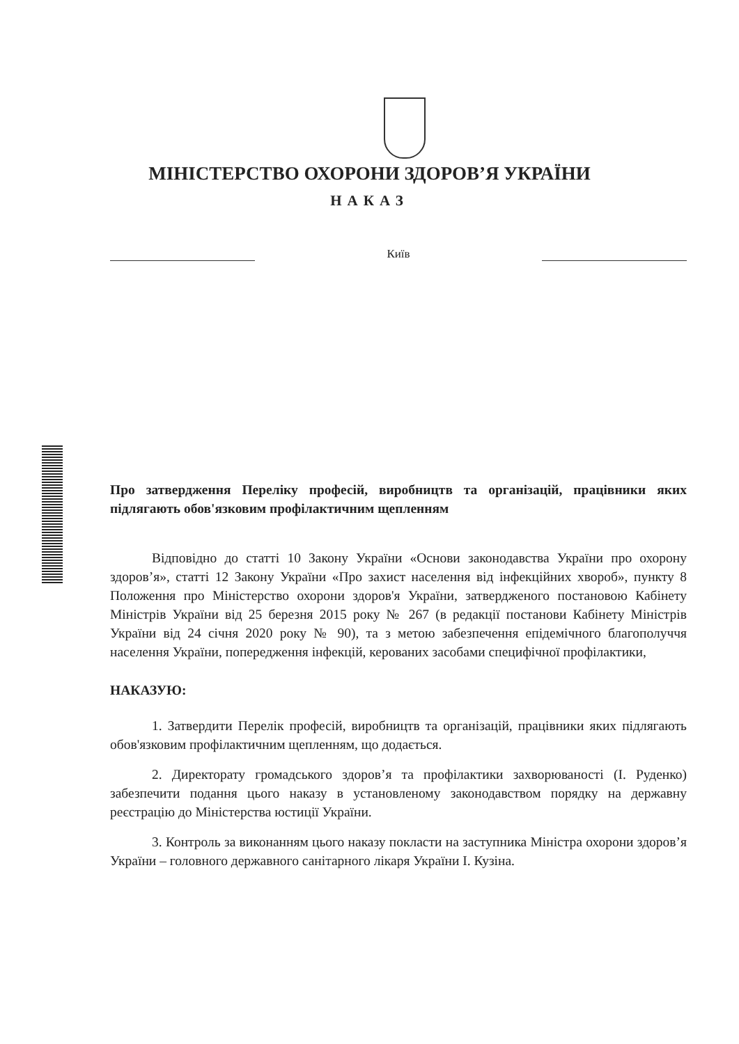МІНІСТЕРСТВО ОХОРОНИ ЗДОРОВ’Я УКРАЇНИ
НАКАЗ
Київ
Про затвердження Переліку професій, виробництв та організацій, працівники яких підлягають обов'язковим профілактичним щепленням
Відповідно до статті 10 Закону України «Основи законодавства України про охорону здоров’я», статті 12 Закону України «Про захист населення від інфекційних хвороб», пункту 8 Положення про Міністерство охорони здоров'я України, затвердженого постановою Кабінету Міністрів України від 25 березня 2015 року № 267 (в редакції постанови Кабінету Міністрів України від 24 січня 2020 року № 90), та з метою забезпечення епідемічного благополуччя населення України, попередження інфекцій, керованих засобами специфічної профілактики,
НАКАЗУЮ:
1. Затвердити Перелік професій, виробництв та організацій, працівники яких підлягають обов'язковим профілактичним щепленням, що додається.
2. Директорату громадського здоров’я та профілактики захворюваності (І. Руденко) забезпечити подання цього наказу в установленому законодавством порядку на державну реєстрацію до Міністерства юстиції України.
3. Контроль за виконанням цього наказу покласти на заступника Міністра охорони здоров’я України – головного державного санітарного лікаря України І. Кузіна.